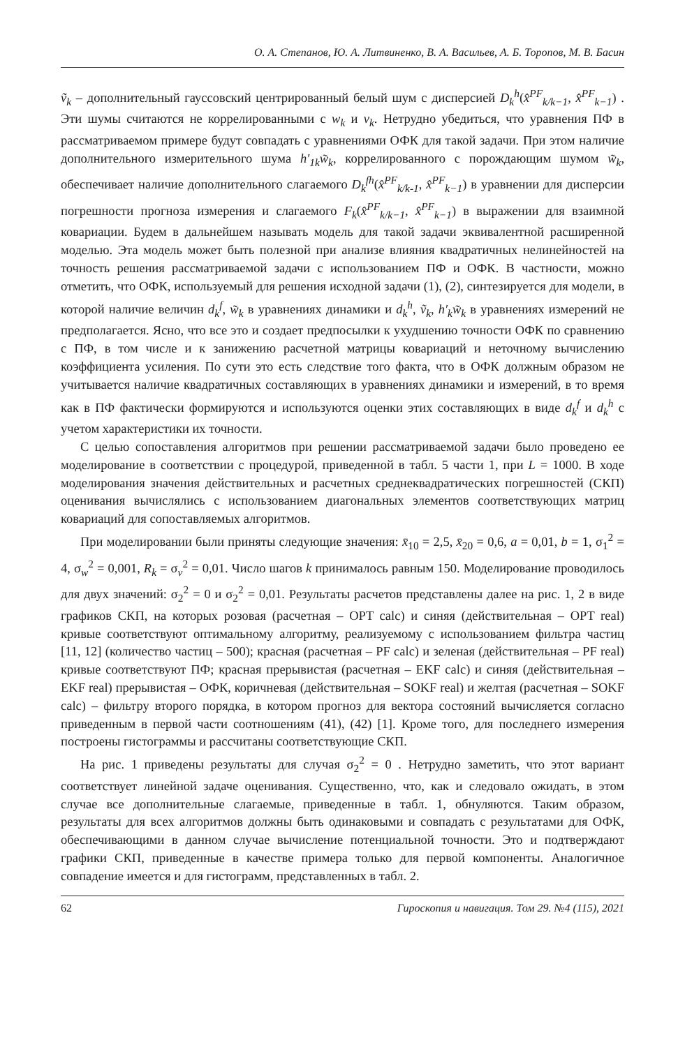О. А. Степанов, Ю. А. Литвиненко, В. А. Васильев, А. Б. Торопов, М. В. Басин
ṽ<sub>k</sub> – дополнительный гауссовский центрированный белый шум с дисперсией D<sub>k</sub><sup>h</sup>(x̂<sup>PF</sup><sub>k/k−1</sub>, x̂<sup>PF</sup><sub>k−1</sub>) . Эти шумы считаются не коррелированными с w<sub>k</sub> и v<sub>k</sub>. Нетрудно убедиться, что уравнения ПФ в рассматриваемом примере будут совпадать с уравнениями ОФК для такой задачи. При этом наличие дополнительного измерительного шума h′<sub>1k</sub>w̃<sub>k</sub>, коррелированного с порождающим шумом w̃<sub>k</sub>, обеспечивает наличие дополнительного слагаемого D<sub>k</sub><sup>fh</sup>(x̂<sup>PF</sup><sub>k/k-1</sub>, x̂<sup>PF</sup><sub>k−1</sub>) в уравнении для дисперсии погрешности прогноза измерения и слагаемого F<sub>k</sub>(x̂<sup>PF</sup><sub>k/k−1</sub>, x̂<sup>PF</sup><sub>k−1</sub>) в выражении для взаимной ковариации. Будем в дальнейшем называть модель для такой задачи эквивалентной расширенной моделью. Эта модель может быть полезной при анализе влияния квадратичных нелинейностей на точность решения рассматриваемой задачи с использованием ПФ и ОФК. В частности, можно отметить, что ОФК, используемый для решения исходной задачи (1), (2), синтезируется для модели, в которой наличие величин d<sub>k</sub><sup>f</sup>, w̃<sub>k</sub> в уравнениях динамики и d<sub>k</sub><sup>h</sup>, ṽ<sub>k</sub>, h′<sub>k</sub>w̃<sub>k</sub> в уравнениях измерений не предполагается. Ясно, что все это и создает предпосылки к ухудшению точности ОФК по сравнению с ПФ, в том числе и к занижению расчетной матрицы ковариаций и неточному вычислению коэффициента усиления. По сути это есть следствие того факта, что в ОФК должным образом не учитывается наличие квадратичных составляющих в уравнениях динамики и измерений, в то время как в ПФ фактически формируются и используются оценки этих составляющих в виде d<sub>k</sub><sup>f</sup> и d<sub>k</sub><sup>h</sup> с учетом характеристики их точности.
С целью сопоставления алгоритмов при решении рассматриваемой задачи было проведено ее моделирование в соответствии с процедурой, приведенной в табл. 5 части 1, при L = 1000. В ходе моделирования значения действительных и расчетных среднеквадратических погрешностей (СКП) оценивания вычислялись с использованием диагональных элементов соответствующих матриц ковариаций для сопоставляемых алгоритмов.
При моделировании были приняты следующие значения: x̄<sub>10</sub> = 2,5, x̄<sub>20</sub> = 0,6, a = 0,01, b = 1, σ<sub>1</sub><sup>2</sup> = 4, σ<sub>w</sub><sup>2</sup> = 0,001, R<sub>k</sub> = σ<sub>v</sub><sup>2</sup> = 0,01. Число шагов k принималось равным 150. Моделирование проводилось для двух значений: σ<sub>2</sub><sup>2</sup> = 0 и σ<sub>2</sub><sup>2</sup> = 0,01. Результаты расчетов представлены далее на рис. 1, 2 в виде графиков СКП, на которых розовая (расчетная – OPT calc) и синяя (действительная – OPT real) кривые соответствуют оптимальному алгоритму, реализуемому с использованием фильтра частиц [11, 12] (количество частиц – 500); красная (расчетная – PF calc) и зеленая (действительная – PF real) кривые соответствуют ПФ; красная прерывистая (расчетная – EKF calc) и синяя (действительная – EKF real) прерывистая – ОФК, коричневая (действительная – SOKF real) и желтая (расчетная – SOKF calc) – фильтру второго порядка, в котором прогноз для вектора состояний вычисляется согласно приведенным в первой части соотношениям (41), (42) [1]. Кроме того, для последнего измерения построены гистограммы и рассчитаны соответствующие СКП.
На рис. 1 приведены результаты для случая σ<sub>2</sub><sup>2</sup> = 0 . Нетрудно заметить, что этот вариант соответствует линейной задаче оценивания. Существенно, что, как и следовало ожидать, в этом случае все дополнительные слагаемые, приведенные в табл. 1, обнуляются. Таким образом, результаты для всех алгоритмов должны быть одинаковыми и совпадать с результатами для ОФК, обеспечивающими в данном случае вычисление потенциальной точности. Это и подтверждают графики СКП, приведенные в качестве примера только для первой компоненты. Аналогичное совпадение имеется и для гистограмм, представленных в табл. 2.
62 Гироскопия и навигация. Том 29. №4 (115), 2021